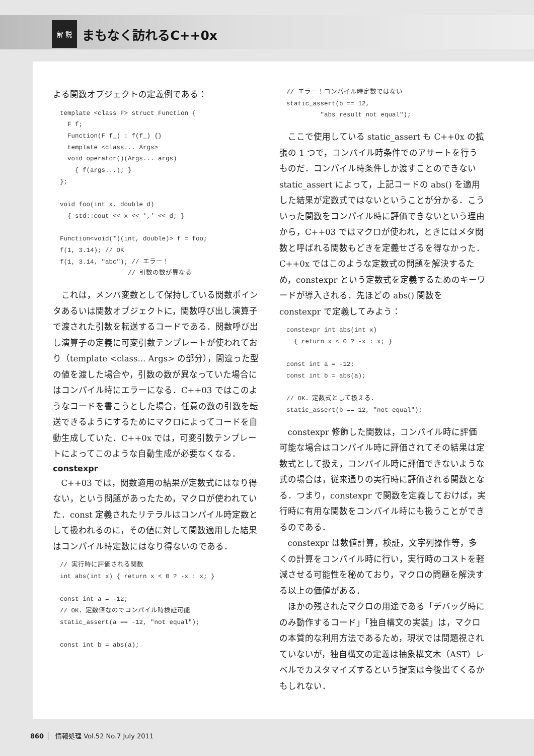解 説 まもなく訪れるC++0x
よる関数オブジェクトの定義例である：
template <class F> struct Function {
  F f;
  Function(F f_) : f(f_) {}
  template <class... Args>
  void operator()(Args... args)
    { f(args...); }
};

void foo(int x, double d)
  { std::cout << x << ',' << d; }

Function<void(*)(int, double)> f = foo;
f(1, 3.14); // OK
f(1, 3.14, "abc"); // エラー！
                  // 引数の数が異なる
これは，メンバ変数として保持している関数ポインタあるいは関数オブジェクトに，関数呼び出し演算子で渡された引数を転送するコードである．関数呼び出し演算子の定義に可変引数テンプレートが使われており（template <class... Args> の部分），間違った型の値を渡した場合や，引数の数が異なっていた場合にはコンパイル時にエラーになる．C++03 ではこのようなコードを書こうとした場合，任意の数の引数を転送できるようにするためにマクロによってコードを自動生成していた．C++0x では，可変引数テンプレートによってこのような自動生成が必要なくなる．
constexpr
C++03 では，関数適用の結果が定数式にはなり得ない，という問題があったため，マクロが使われていた．const 定義されたリテラルはコンパイル時定数として扱われるのに，その値に対して関数適用した結果はコンパイル時定数にはなり得ないのである．
// 実行時に評価される関数
int abs(int x) { return x < 0 ? -x : x; }

const int a = -12;
// OK．定数値なのでコンパイル時検証可能
static_assert(a == -12, "not equal");

const int b = abs(a);
// エラー！コンパイル時定数ではない
static_assert(b == 12,
         "abs result not equal");
ここで使用している static_assert も C++0x の拡張の 1 つで，コンパイル時条件でのアサートを行うものだ．コンパイル時条件しか渡すことのできない static_assert によって，上記コードの abs() を適用した結果が定数式ではないということが分かる．こういった関数をコンパイル時に評価できないという理由から，C++03 ではマクロが使われ，ときにはメタ関数と呼ばれる関数もどきを定義せざるを得なかった．C++0x ではこのような定数式の問題を解決するため，constexpr という定数式を定義するためのキーワードが導入される．先ほどの abs() 関数を constexpr で定義してみよう：
constexpr int abs(int x)
  { return x < 0 ? -x : x; }

const int a = -12;
const int b = abs(a);

// OK．定数式として扱える．
static_assert(b == 12, "not equal");
constexpr 修飾した関数は，コンパイル時に評価可能な場合はコンパイル時に評価されてその結果は定数式として扱え，コンパイル時に評価できないような式の場合は，従来通りの実行時に評価される関数となる．つまり，constexpr で関数を定義しておけば，実行時に有用な関数をコンパイル時にも扱うことができるのである．
constexpr は数値計算，検証，文字列操作等，多くの計算をコンパイル時に行い，実行時のコストを軽減させる可能性を秘めており，マクロの問題を解決する以上の価値がある．
ほかの残されたマクロの用途である「デバッグ時にのみ動作するコード」「独自構文の実装」は，マクロの本質的な利用方法であるため，現状では問題視されていないが，独自構文の定義は抽象構文木（AST）レベルでカスタマイズするという提案は今後出てくるかもしれない．
860 情報処理 Vol.52 No.7 July 2011